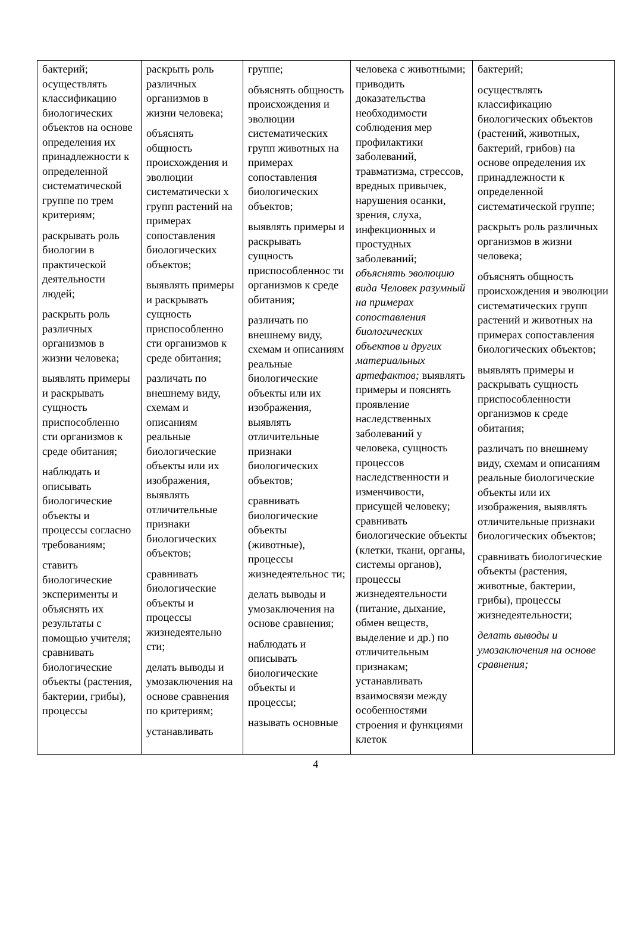| бактерий; осуществлять классификацию биологических объектов на основе определения их принадлежности к определенной систематической группе по трем критериям; раскрывать роль биологии в практической деятельности людей; раскрыть роль различных организмов в жизни человека; выявлять примеры и раскрывать сущность приспособленно сти организмов к среде обитания; наблюдать и описывать биологические объекты и процессы согласно требованиям; ставить биологические эксперименты и объяснять их результаты с помощью учителя; сравнивать биологические объекты (растения, бактерии, грибы), процессы | раскрыть роль различных организмов в жизни человека; объяснять общность происхождения и эволюции систематически х групп растений на примерах сопоставления биологических объектов; выявлять примеры и раскрывать сущность приспособленно сти организмов к среде обитания; различать по внешнему виду, схемам и описаниям реальные биологические объекты или их изображения, выявлять отличительные признаки биологических объектов; сравнивать биологические объекты и процессы жизнедеятельно сти; делать выводы и умозаключения на основе сравнения по критериям; устанавливать | группе; объяснять общность происхождения и эволюции систематических групп животных на примерах сопоставления биологических объектов; выявлять примеры и раскрывать сущность приспособленнос ти организмов к среде обитания; различать по внешнему виду, схемам и описаниям реальные биологические объекты или их изображения, выявлять отличительные признаки биологических объектов; сравнивать биологические объекты (животные), процессы жизнедеятельнос ти; делать выводы и умозаключения на основе сравнения; наблюдать и описывать биологические объекты и процессы; называть основные | человека с животными; приводить доказательства необходимости соблюдения мер профилактики заболеваний, травматизма, стрессов, вредных привычек, нарушения осанки, зрения, слуха, инфекционных и простудных заболеваний; объяснять эволюцию вида Человек разумный на примерах сопоставления биологических объектов и других материальных артефактов; выявлять примеры и пояснять проявление наследственных заболеваний у человека, сущность процессов наследственности и изменчивости, присущей человеку; сравнивать биологические объекты (клетки, ткани, органы, системы органов), процессы жизнедеятельности (питание, дыхание, обмен веществ, выделение и др.) по отличительным признакам; устанавливать взаимосвязи между особенностями строения и функциями клеток | бактерий; осуществлять классификацию биологических объектов (растений, животных, бактерий, грибов) на основе определения их принадлежности к определенной систематической группе; раскрыть роль различных организмов в жизни человека; объяснять общность происхождения и эволюции систематических групп растений и животных на примерах сопоставления биологических объектов; выявлять примеры и раскрывать сущность приспособленности организмов к среде обитания; различать по внешнему виду, схемам и описаниям реальные биологические объекты или их изображения, выявлять отличительные признаки биологических объектов; сравнивать биологические объекты (растения, животные, бактерии, грибы), процессы жизнедеятельности; делать выводы и умозаключения на основе сравнения; |
4